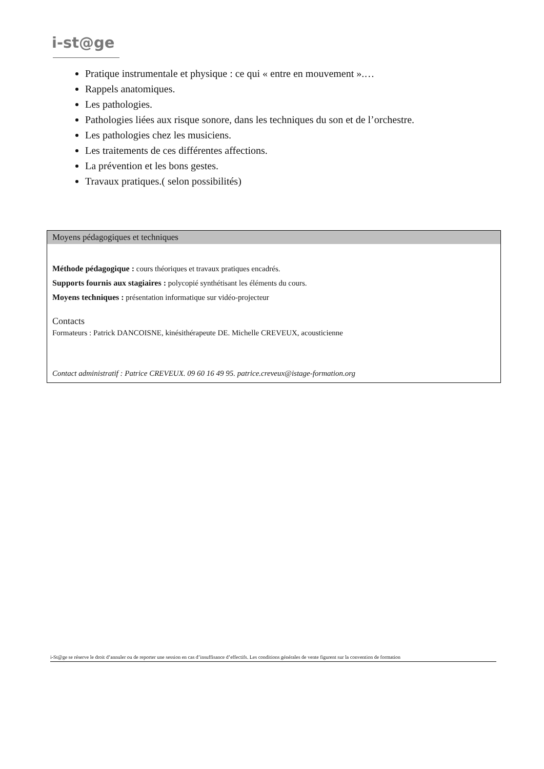i-st@ge
Pratique instrumentale et physique : ce qui « entre en mouvement ».…
Rappels anatomiques.
Les pathologies.
Pathologies liées aux risque sonore, dans les techniques du son et de l’orchestre.
Les pathologies chez les musiciens.
Les traitements de ces différentes affections.
La prévention et les bons gestes.
Travaux pratiques.( selon possibilités)
Moyens pédagogiques et techniques
Méthode pédagogique : cours théoriques et travaux pratiques encadrés.
Supports fournis aux stagiaires : polycopié synthétisant les éléments du cours.
Moyens techniques : présentation informatique sur vidéo-projecteur
Contacts
Formateurs : Patrick DANCOISNE, kinésithérapeute DE. Michelle CREVEUX, acousticienne
Contact administratif : Patrice CREVEUX. 09 60 16 49 95. patrice.creveux@istage-formation.org
i-St@ge se réserve le droit d’annuler ou de reporter une session en cas d’insuffisance d’effectifs. Les conditions générales de vente figurent sur la convention de formation